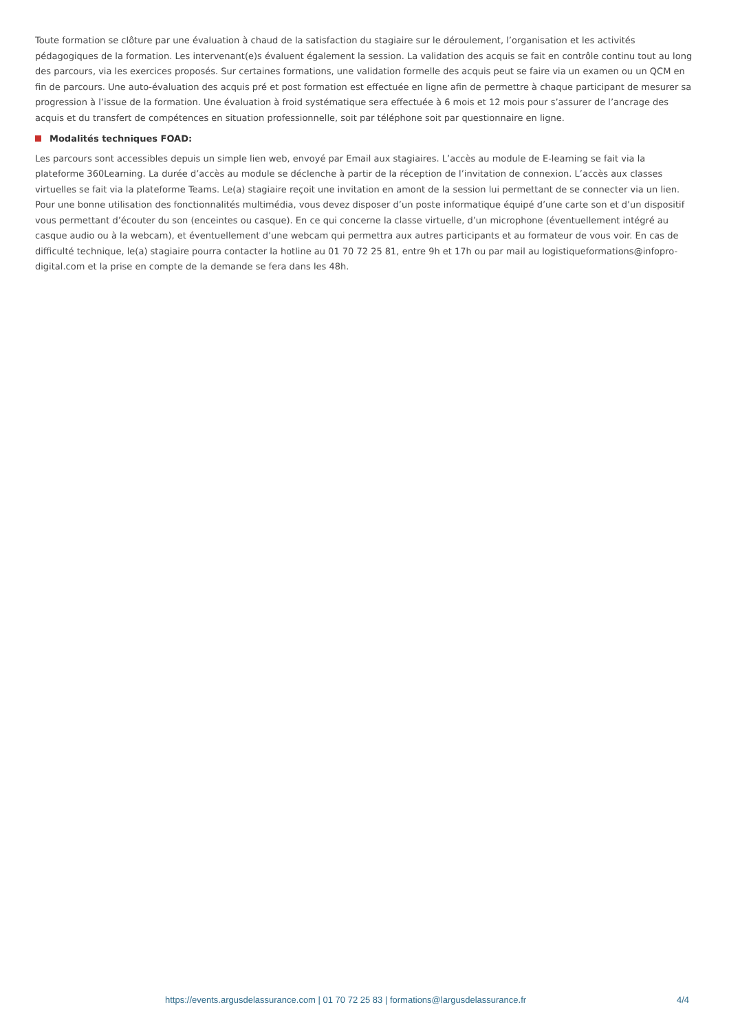Toute formation se clôture par une évaluation à chaud de la satisfaction du stagiaire sur le déroulement, l’organisation et les activités pédagogiques de la formation. Les intervenant(e)s évaluent également la session. La validation des acquis se fait en contrôle continu tout au long des parcours, via les exercices proposés. Sur certaines formations, une validation formelle des acquis peut se faire via un examen ou un QCM en fin de parcours. Une auto-évaluation des acquis pré et post formation est effectuée en ligne afin de permettre à chaque participant de mesurer sa progression à l’issue de la formation. Une évaluation à froid systématique sera effectuée à 6 mois et 12 mois pour s’assurer de l’ancrage des acquis et du transfert de compétences en situation professionnelle, soit par téléphone soit par questionnaire en ligne.
Modalités techniques FOAD:
Les parcours sont accessibles depuis un simple lien web, envoyé par Email aux stagiaires. L’accès au module de E-learning se fait via la plateforme 360Learning. La durée d’accès au module se déclenche à partir de la réception de l’invitation de connexion. L’accès aux classes virtuelles se fait via la plateforme Teams. Le(a) stagiaire reçoit une invitation en amont de la session lui permettant de se connecter via un lien. Pour une bonne utilisation des fonctionnalités multimédia, vous devez disposer d’un poste informatique équipé d’une carte son et d’un dispositif vous permettant d’écouter du son (enceintes ou casque). En ce qui concerne la classe virtuelle, d’un microphone (éventuellement intégré au casque audio ou à la webcam), et éventuellement d’une webcam qui permettra aux autres participants et au formateur de vous voir. En cas de difficulté technique, le(a) stagiaire pourra contacter la hotline au 01 70 72 25 81, entre 9h et 17h ou par mail au logistiqueformations@infopro-digital.com et la prise en compte de la demande se fera dans les 48h.
https://events.argusdelassurance.com | 01 70 72 25 83 | formations@largusdelassurance.fr 4/4